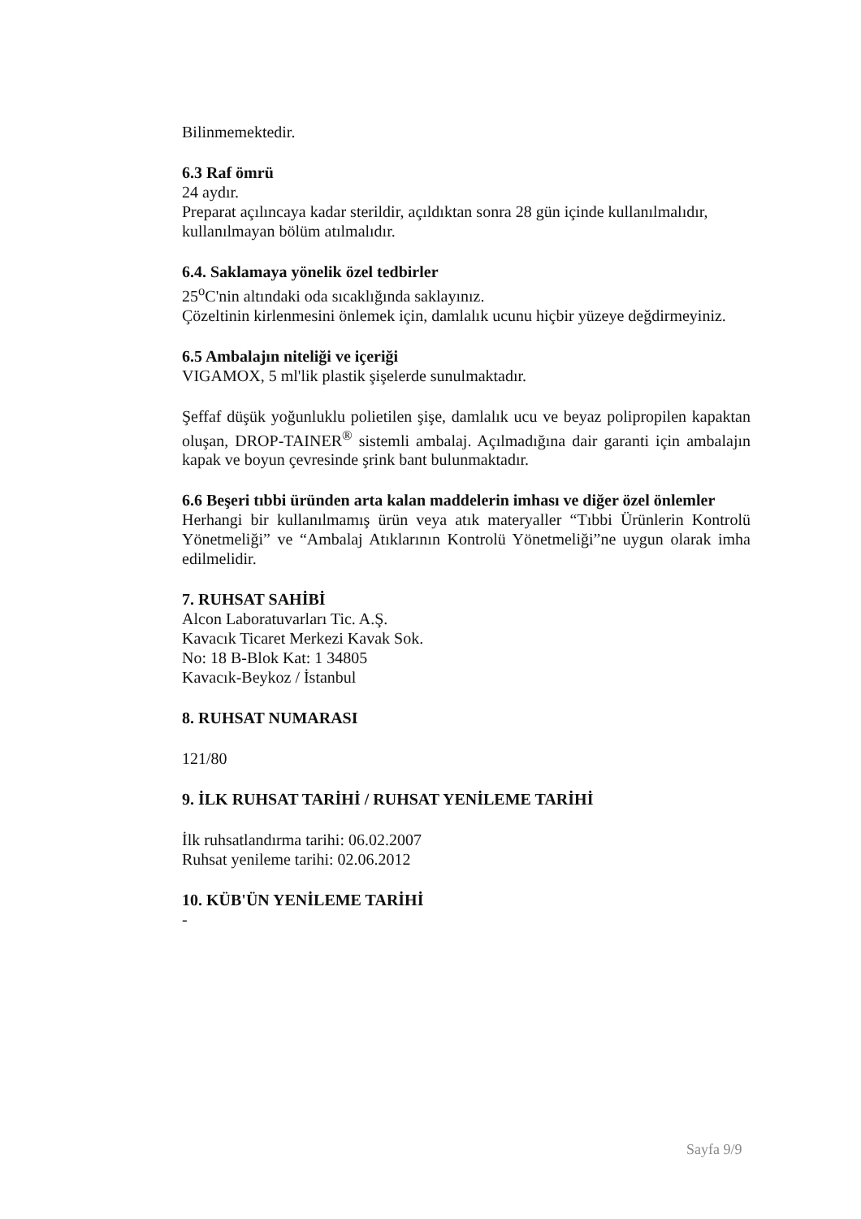Bilinmemektedir.
6.3 Raf ömrü
24 aydır.
Preparat açılıncaya kadar sterildir, açıldıktan sonra 28 gün içinde kullanılmalıdır, kullanılmayan bölüm atılmalıdır.
6.4. Saklamaya yönelik özel tedbirler
25<sup>o</sup>C'nin altındaki oda sıcaklığında saklayınız.
Çözeltinin kirlenmesini önlemek için, damlalık ucunu hiçbir yüzeye değdirmeyiniz.
6.5 Ambalajın niteliği ve içeriği
VIGAMOX, 5 ml'lik plastik şişelerde sunulmaktadır.
Şeffaf düşük yoğunluklu polietilen şişe, damlalık ucu ve beyaz polipropilen kapaktan oluşan, DROP-TAINER<sup>®</sup> sistemli ambalaj. Açılmadığına dair garanti için ambalajın kapak ve boyun çevresinde şrink bant bulunmaktadır.
6.6 Beşeri tıbbi üründen arta kalan maddelerin imhası ve diğer özel önlemler
Herhangi bir kullanılmamış ürün veya atık materyaller “Tıbbi Ürünlerin Kontrolü Yönetmeliği” ve “Ambalaj Atıklarının Kontrolü Yönetmeliği”ne uygun olarak imha edilmelidir.
7. RUHSAT SAHİBİ
Alcon Laboratuvarları Tic. A.Ş.
Kavacık Ticaret Merkezi Kavak Sok.
No: 18 B-Blok Kat: 1 34805
Kavacık-Beykoz / İstanbul
8. RUHSAT NUMARASI
121/80
9. İLK RUHSAT TARİHİ / RUHSAT YENİLEME TARİHİ
İlk ruhsatlandırma tarihi: 06.02.2007
Ruhsat yenileme tarihi: 02.06.2012
10. KÜB'ÜN YENİLEME TARİHİ
-
Sayfa 9/9